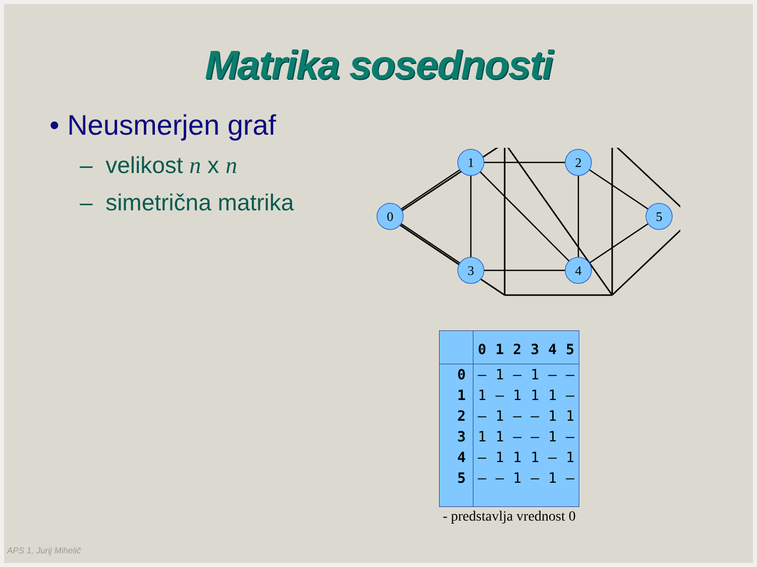Matrika sosednosti
• Neusmerjen graf
– velikost n x n
– simetrična matrika
0
1
2
3
4
5
| | 0 | 1 | 2 | 3 | 4 | 5 |
| --- | --- | --- | --- | --- | --- | --- |
| 0 | – | 1 | – | 1 | – | – |
| 1 | 1 | – | 1 | 1 | 1 | – |
| 2 | – | 1 | – | – | 1 | 1 |
| 3 | 1 | 1 | – | – | 1 | – |
| 4 | – | 1 | 1 | 1 | – | 1 |
| 5 | – | – | 1 | – | 1 | – |
- predstavlja vrednost 0
APS 1, Jurij Mihelič